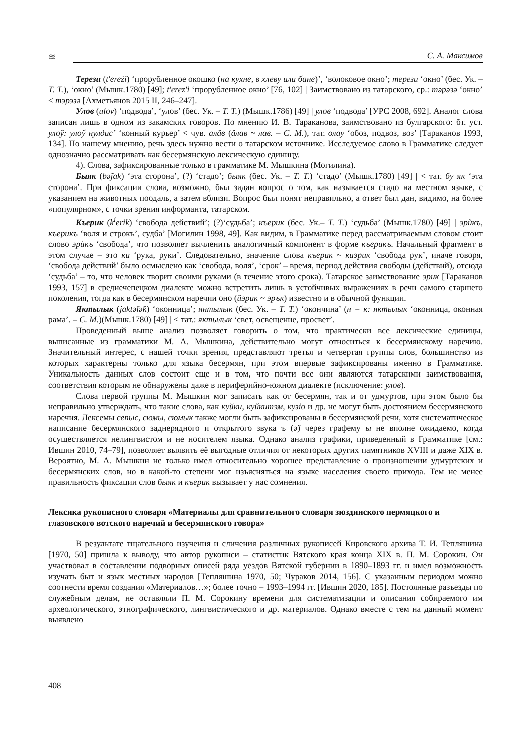≋
С. А. Максимов
Терези (t'ereźi) ‘прорубленное окошко (на кухне, в хлеву или бане)’, ‘волоковое окно’; терези ‘окно’ (бес. Ук. – Т. Т.), ‘окно’ (Мышк.1780) [49]; t'erez'i ‘прорубленное окно’ [76, 102] | Заимствовано из татарского, ср.: тәрәзә ‘окно’ < тэрэзә [Ахметьянов 2015 II, 246–247].
Улов (ulov) ‘подвода’, ‘улов’ (бес. Ук. – Т. Т.) (Мышк.1786) [49] | улов ‘подвода’ [УРС 2008, 692]. Аналог слова записан лишь в одном из закамских говоров. По мнению И. В. Тараканова, заимствовано из булгарского: бт. уст. улоў: улоў нулдис’ ‘конный курьер’ < чув. алăв (ăлав ~ лав. – С. М.), тат. олау ‘обоз, подвоз, воз’ [Тараканов 1993, 134]. По нашему мнению, речь здесь нужно вести о татарском источнике. Исследуемое слово в Грамматике следует однозначно рассматривать как бесермянскую лексическую единицу.
4). Слова, зафиксированные только в грамматике М. Мышкина (Могилина).
Быяк (bǝ̂jak) ‘эта сторона’, (?) ‘стадо’; быяк (бес. Ук. – Т. Т.) ‘стадо’ (Мышк.1780) [49] | < тат. бу як ‘эта сторона’. При фиксации слова, возможно, был задан вопрос о том, как называется стадо на местном языке, с указанием на животных поодаль, а затем вблизи. Вопрос был понят неправильно, а ответ был дан, видимо, на более «популярном», с точки зрения информанта, татарском.
Къерик (k<sup>i</sup>erik) ‘свобода действий’; (?)‘судьба’; къерик (бес. Ук.– Т. Т.) ‘судьба’ (Мышк.1780) [49] | эрѝкъ, къерикъ ‘воля и строкъ’, судба’ [Могилин 1998, 49]. Как видим, в Грамматике перед рассматриваемым словом стоит слово эрѝкъ ‘свобода’, что позволяет вычленить аналогичный компонент в форме къерикъ. Начальный фрагмент в этом случае – это ки ‘рука, руки’. Следовательно, значение слова къерик ~ киэрик ‘свобода рук’, иначе говоря, ‘свобода действий’ было осмыслено как ‘свобода, воля’, ‘срок’ – время, период действия свободы (действий), отсюда ‘судьба’ – то, что человек творит своими руками (в течение этого срока). Татарское заимствование эрик [Тараканов 1993, 157] в среднечепецком диалекте можно встретить лишь в устойчивых выражениях в речи самого старшего поколения, тогда как в бесермянском наречии оно (йэрик ~ эрък) известно и в обычной функции.
Яктылык (jaktǝ̂lǝ̂k) ‘оконница’; янтылык (бес. Ук. – Т. Т.) ‘окончина’ (н = к: яктылык ‘оконница, оконная рама’. – С. М.)(Мышк.1780) [49] | < тат.: яктылык ‘свет, освещение, просвет’.
Проведенный выше анализ позволяет говорить о том, что практически все лексические единицы, выписанные из грамматики М. А. Мышкина, действительно могут относиться к бесермянскому наречию. Значительный интерес, с нашей точки зрения, представляют третья и четвертая группы слов, большинство из которых характерны только для языка бесермян, при этом впервые зафиксированы именно в Грамматике. Уникальность данных слов состоит еще и в том, что почти все они являются татарскими заимствования, соответствия которым не обнаружены даже в периферийно-южном диалекте (исключение: улов).
Слова первой группы М. Мышкин мог записать как от бесермян, так и от удмуртов, при этом было бы неправильно утверждать, что такие слова, как куйки, куйкитэм, кузiо и др. не могут быть достоянием бесермянского наречия. Лексемы сепыс, сюмы, сюмык также могли быть зафиксированы в бесермянской речи, хотя систематическое написание бесермянского заднерядного и открытого звука ъ (ǝ̂) через графему ы не вполне ожидаемо, когда осуществляется нелингвистом и не носителем языка. Однако анализ графики, приведенный в Грамматике [см.: Ившин 2010, 74–79], позволяет выявить её выгодные отличия от некоторых других памятников XVIII и даже XIX в. Вероятно, М. А. Мышкин не только имел относительно хорошее представление о произношении удмуртских и бесермянских слов, но в какой-то степени мог изъясняться на языке населения своего прихода. Тем не менее правильность фиксации слов быяк и къерик вызывает у нас сомнения.
Лексика рукописного словаря «Материалы для сравнительного словаря зюздинского пермяцкого и глазовского вотского наречий и бесермянского говора»
В результате тщательного изучения и сличения различных рукописей Кировского архива Т. И. Тепляшина [1970, 50] пришла к выводу, что автор рукописи – статистик Вятского края конца XIX в. П. М. Сорокин. Он участвовал в составлении подворных описей ряда уездов Вятской губернии в 1890–1893 гг. и имел возможность изучать быт и язык местных народов [Тепляшина 1970, 50; Чураков 2014, 156]. С указанным периодом можно соотнести время создания «Материалов…»; более точно – 1993–1994 гг. [Ившин 2020, 185]. Постоянные разъезды по служебным делам, не оставляли П. М. Сорокину времени для систематизации и описания собираемого им археологического, этнографического, лингвистического и др. материалов. Однако вместе с тем на данный момент выявлено
408